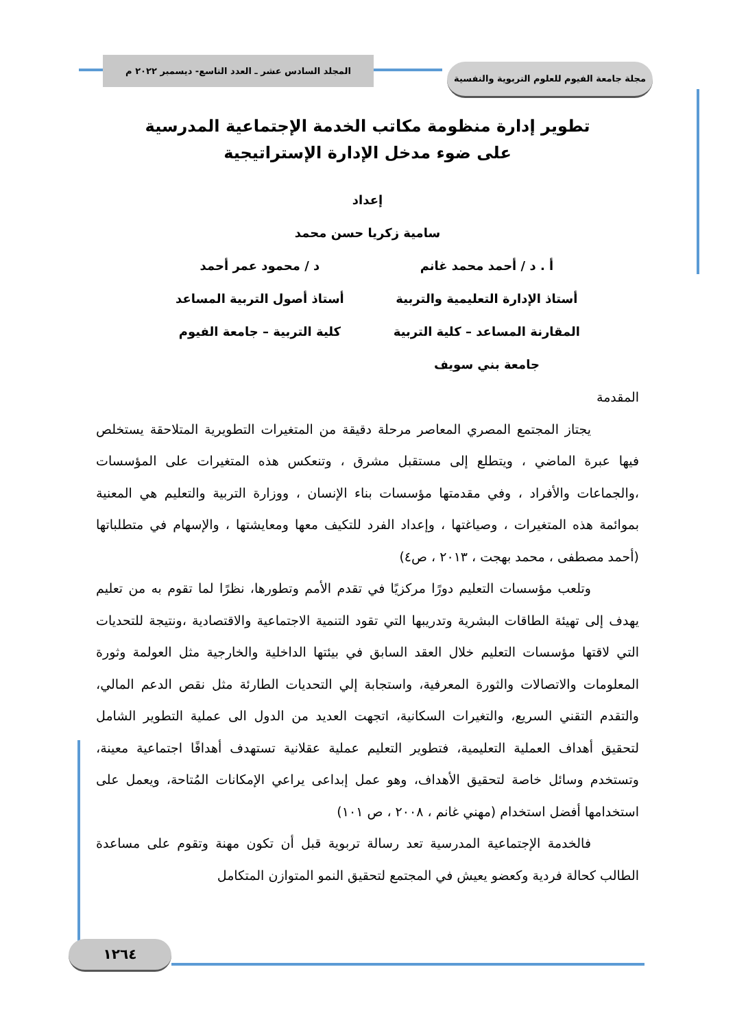مجلة جامعة الفيوم للعلوم التربوية والنفسية
المجلد السادس عشر ـ العدد التاسع- ديسمبر ٢٠٢٢ م
تطوير إدارة منظومة مكاتب الخدمة الإجتماعية المدرسية
على ضوء مدخل الإدارة الإستراتيجية
إعداد
سامية زكريا حسن محمد
أ . د / أحمد محمد غانم
أستاذ الإدارة التعليمية والتربية
المقارنة المساعد – كلية التربية
جامعة بني سويف
د / محمود عمر أحمد
أستاذ أصول التربية المساعد
كلية التربية – جامعة الفيوم
المقدمة
يجتاز المجتمع المصري المعاصر مرحلة دقيقة من المتغيرات التطويرية المتلاحقة يستخلص فيها عبرة الماضي ، ويتطلع إلى مستقبل مشرق ، وتنعكس هذه المتغيرات على المؤسسات ،والجماعات والأفراد ، وفي مقدمتها مؤسسات بناء الإنسان ، ووزارة التربية والتعليم هي المعنية بموائمة هذه المتغيرات ، وصياغتها ، وإعداد الفرد للتكيف معها ومعايشتها ، والإسهام في متطلباتها (أحمد مصطفى ، محمد بهجت ، ٢٠١٣ ، ص٤)
وتلعب مؤسسات التعليم دورًا مركزيًا في تقدم الأمم وتطورها، نظرًا لما تقوم به من تعليم يهدف إلى تهيئة الطاقات البشرية وتدريبها التي تقود التنمية الاجتماعية والاقتصادية ،ونتيجة للتحديات التي لاقتها مؤسسات التعليم خلال العقد السابق في بيئتها الداخلية والخارجية مثل العولمة وثورة المعلومات والاتصالات والثورة المعرفية، واستجابة إلي التحديات الطارئة مثل نقص الدعم المالي، والتقدم التقني السريع، والتغيرات السكانية، اتجهت العديد من الدول الى عملية التطوير الشامل لتحقيق أهداف العملية التعليمية، فتطوير التعليم عملية عقلانية تستهدف أهدافًا اجتماعية معينة، وتستخدم وسائل خاصة لتحقيق الأهداف، وهو عمل إبداعى يراعي الإمكانات المُتاحة، ويعمل على استخدامها أفضل استخدام (مهني غانم ، ٢٠٠٨ ، ص ١٠١)
فالخدمة الإجتماعية المدرسية تعد رسالة تربوية قبل أن تكون مهنة وتقوم على مساعدة الطالب كحالة فردية وكعضو يعيش في المجتمع لتحقيق النمو المتوازن المتكامل
١٢٦٤